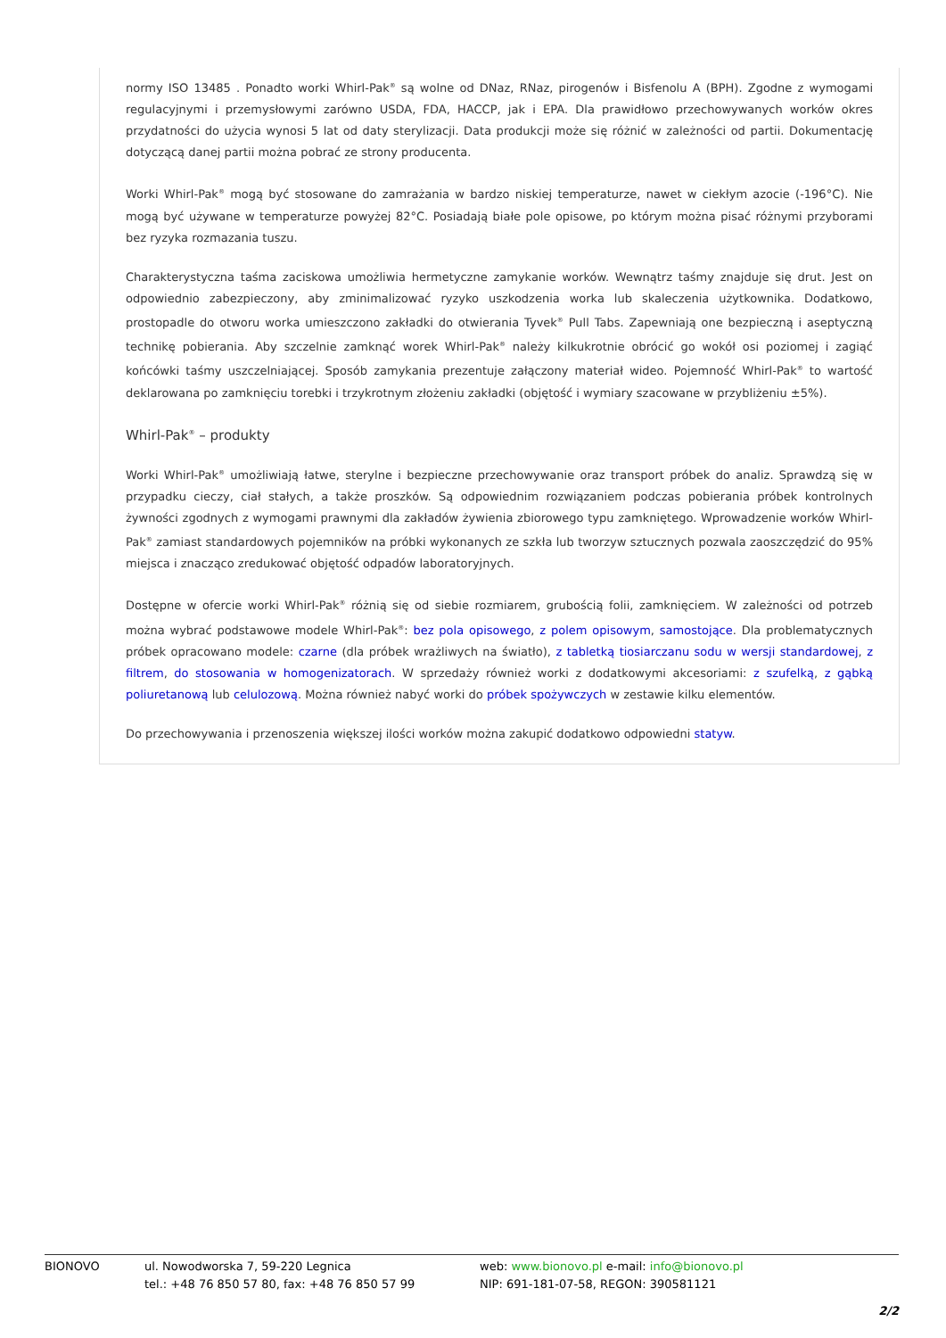normy ISO 13485 . Ponadto worki Whirl-Pak<sup>®</sup> są wolne od DNaz, RNaz, pirogenów i Bisfenolu A (BPH). Zgodne z wymogami regulacyjnymi i przemysłowymi zarówno USDA, FDA, HACCP, jak i EPA. Dla prawidłowo przechowywanych worków okres przydatności do użycia wynosi 5 lat od daty sterylizacji. Data produkcji może się różnić w zależności od partii. Dokumentację dotyczącą danej partii można pobrać ze strony producenta.
Worki Whirl-Pak<sup>®</sup> mogą być stosowane do zamrażania w bardzo niskiej temperaturze, nawet w ciekłym azocie (-196°C). Nie mogą być używane w temperaturze powyżej 82°C. Posiadają białe pole opisowe, po którym można pisać różnymi przyborami bez ryzyka rozmazania tuszu.
Charakterystyczna taśma zaciskowa umożliwia hermetyczne zamykanie worków. Wewnątrz taśmy znajduje się drut. Jest on odpowiednio zabezpieczony, aby zminimalizować ryzyko uszkodzenia worka lub skaleczenia użytkownika. Dodatkowo, prostopadle do otworu worka umieszczono zakładki do otwierania Tyvek<sup>®</sup> Pull Tabs. Zapewniają one bezpieczną i aseptyczną technikę pobierania. Aby szczelnie zamknąć worek Whirl-Pak<sup>®</sup> należy kilkukrotnie obrócić go wokół osi poziomej i zagiąć końcówki taśmy uszczelniającej. Sposób zamykania prezentuje załączony materiał wideo. Pojemność Whirl-Pak<sup>®</sup> to wartość deklarowana po zamknięciu torebki i trzykrotnym złożeniu zakładki (objętość i wymiary szacowane w przybliżeniu ±5%).
Whirl-Pak<sup>®</sup> – produkty
Worki Whirl-Pak<sup>®</sup> umożliwiają łatwe, sterylne i bezpieczne przechowywanie oraz transport próbek do analiz. Sprawdzą się w przypadku cieczy, ciał stałych, a także proszków. Są odpowiednim rozwiązaniem podczas pobierania próbek kontrolnych żywności zgodnych z wymogami prawnymi dla zakładów żywienia zbiorowego typu zamkniętego. Wprowadzenie worków Whirl-Pak<sup>®</sup> zamiast standardowych pojemników na próbki wykonanych ze szkła lub tworzyw sztucznych pozwala zaoszczędzić do 95% miejsca i znacząco zredukować objętość odpadów laboratoryjnych.
Dostępne w ofercie worki Whirl-Pak<sup>®</sup> różnią się od siebie rozmiarem, grubością folii, zamknięciem. W zależności od potrzeb można wybrać podstawowe modele Whirl-Pak<sup>®</sup>: bez pola opisowego, z polem opisowym, samostojące. Dla problematycznych próbek opracowano modele: czarne (dla próbek wrażliwych na światło), z tabletką tiosiarczanu sodu w wersji standardowej, z filtrem, do stosowania w homogenizatorach. W sprzedaży również worki z dodatkowymi akcesoriami: z szufelką, z gąbką poliuretanową lub celulozową. Można również nabyć worki do próbek spożywczych w zestawie kilku elementów.
Do przechowywania i przenoszenia większej ilości worków można zakupić dodatkowo odpowiedni statyw.
BIONOVO ul. Nowodworska 7, 59-220 Legnica
tel.: +48 76 850 57 80, fax: +48 76 850 57 99
web: www.bionovo.pl e-mail: info@bionovo.pl
NIP: 691-181-07-58, REGON: 390581121
2/2